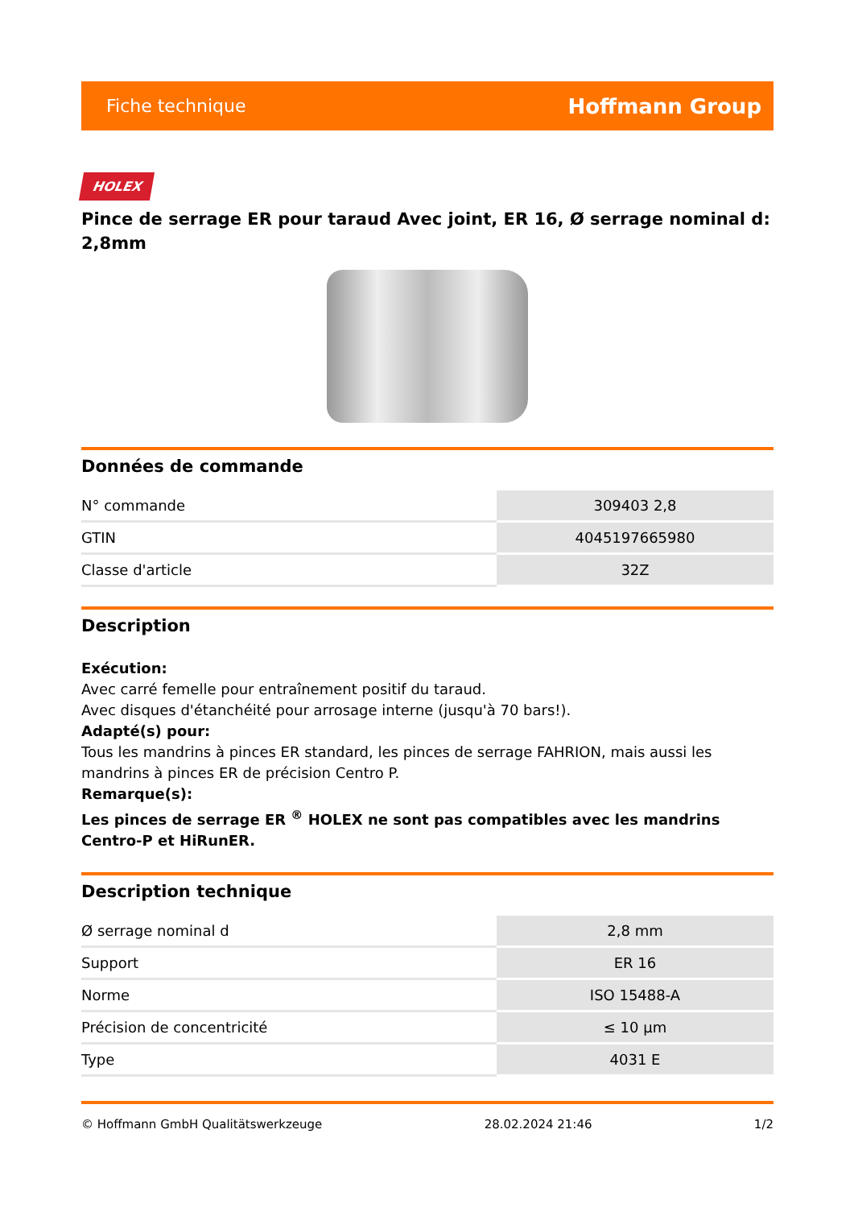Fiche technique Hoffmann Group
HOLEX
Pince de serrage ER pour taraud Avec joint, ER 16, Ø serrage nominal d: 2,8mm
Données de commande
| N° commande | 309403 2,8 |
| GTIN | 4045197665980 |
| Classe d'article | 32Z |
Description
Exécution:
Avec carré femelle pour entraînement positif du taraud.
Avec disques d'étanchéité pour arrosage interne (jusqu'à 70 bars!).
Adapté(s) pour:
Tous les mandrins à pinces ER standard, les pinces de serrage FAHRION, mais aussi les mandrins à pinces ER de précision Centro P.
Remarque(s):
Les pinces de serrage ER <sup>®</sup> HOLEX ne sont pas compatibles avec les mandrins Centro-P et HiRunER.
Description technique
| Ø serrage nominal d | 2,8 mm |
| Support | ER 16 |
| Norme | ISO 15488-A |
| Précision de concentricité | ≤ 10 µm |
| Type | 4031 E |
© Hoffmann GmbH Qualitätswerkzeuge 28.02.2024 21:46 1/2